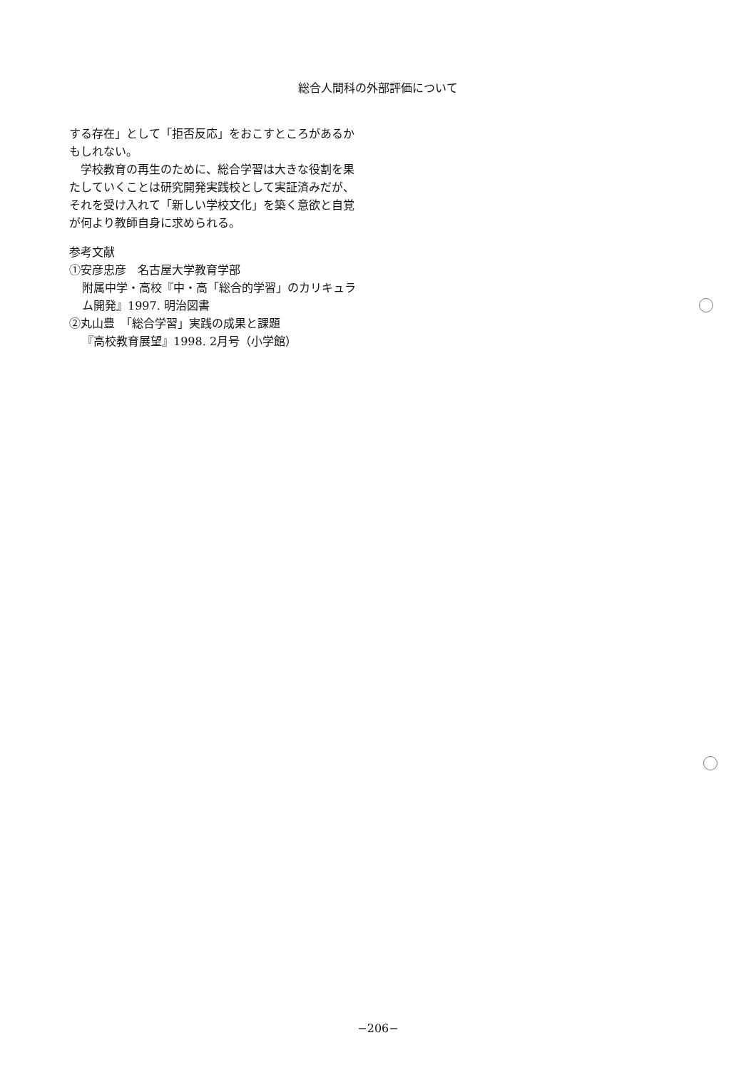総合人間科の外部評価について
する存在」として「拒否反応」をおこすところがあるかもしれない。
　学校教育の再生のために、総合学習は大きな役割を果たしていくことは研究開発実践校として実証済みだが、それを受け入れて「新しい学校文化」を築く意欲と自覚が何より教師自身に求められる。
参考文献
①安彦忠彦　名古屋大学教育学部
附属中学・高校『中・高「総合的学習」のカリキュラム開発』1997. 明治図書
②丸山豊　「総合学習」実践の成果と課題
『高校教育展望』1998. 2月号（小学館）
−206−